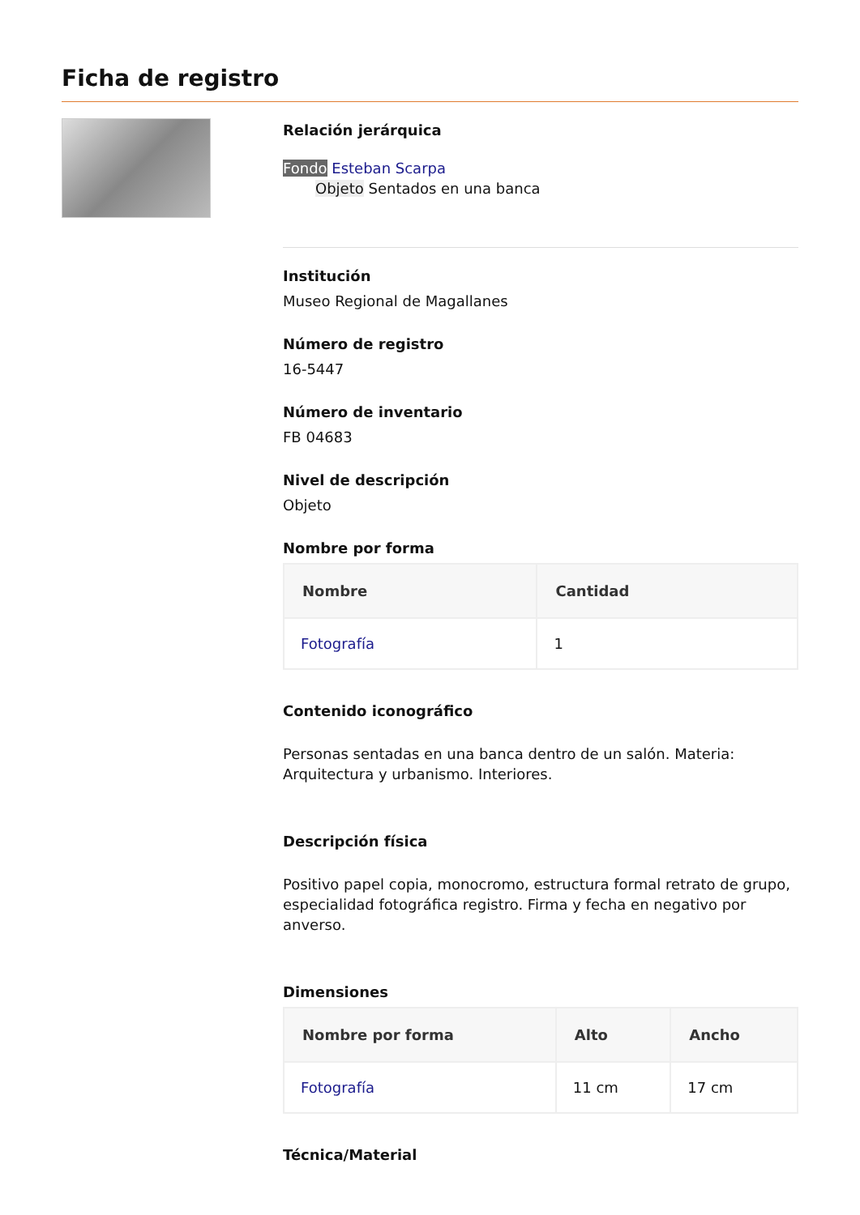Ficha de registro
Relación jerárquica
Fondo Esteban Scarpa
Objeto Sentados en una banca
Institución
Museo Regional de Magallanes
Número de registro
16-5447
Número de inventario
FB 04683
Nivel de descripción
Objeto
Nombre por forma
| Nombre | Cantidad |
| --- | --- |
| Fotografía | 1 |
Contenido iconográfico
Personas sentadas en una banca dentro de un salón. Materia: Arquitectura y urbanismo. Interiores.
Descripción física
Positivo papel copia, monocromo, estructura formal retrato de grupo, especialidad fotográfica registro. Firma y fecha en negativo por anverso.
Dimensiones
| Nombre por forma | Alto | Ancho |
| --- | --- | --- |
| Fotografía | 11 cm | 17 cm |
Técnica/Material